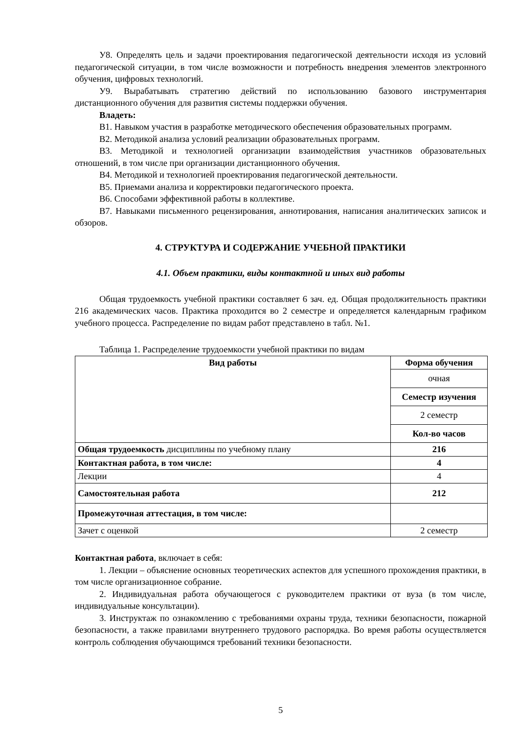У8. Определять цель и задачи проектирования педагогической деятельности исходя из условий педагогической ситуации, в том числе возможности и потребность внедрения элементов электронного обучения, цифровых технологий.
У9. Вырабатывать стратегию действий по использованию базового инструментария дистанционного обучения для развития системы поддержки обучения.
Владеть:
В1. Навыком участия в разработке методического обеспечения образовательных программ.
В2. Методикой анализа условий реализации образовательных программ.
В3. Методикой и технологией организации взаимодействия участников образовательных отношений, в том числе при организации дистанционного обучения.
В4. Методикой и технологией проектирования педагогической деятельности.
В5. Приемами анализа и корректировки педагогического проекта.
В6. Способами эффективной работы в коллективе.
В7. Навыками письменного рецензирования, аннотирования, написания аналитических записок и обзоров.
4. СТРУКТУРА И СОДЕРЖАНИЕ УЧЕБНОЙ ПРАКТИКИ
4.1. Объем практики, виды контактной и иных вид работы
Общая трудоемкость учебной практики составляет 6 зач. ед. Общая продолжительность практики 216 академических часов. Практика проходится во 2 семестре и определяется календарным графиком учебного процесса. Распределение по видам работ представлено в табл. №1.
Таблица 1. Распределение трудоемкости учебной практики по видам
| Вид работы | Форма обучения |
| --- | --- |
| | очная |
| | Семестр изучения |
| | 2 семестр |
| | Кол-во часов |
| Общая трудоемкость дисциплины по учебному плану | 216 |
| Контактная работа, в том числе: | 4 |
| Лекции | 4 |
| Самостоятельная работа | 212 |
| Промежуточная аттестация, в том числе: | |
| Зачет с оценкой | 2 семестр |
Контактная работа, включает в себя:
1. Лекции – объяснение основных теоретических аспектов для успешного прохождения практики, в том числе организационное собрание.
2. Индивидуальная работа обучающегося с руководителем практики от вуза (в том числе, индивидуальные консультации).
3. Инструктаж по ознакомлению с требованиями охраны труда, техники безопасности, пожарной безопасности, а также правилами внутреннего трудового распорядка. Во время работы осуществляется контроль соблюдения обучающимся требований техники безопасности.
5